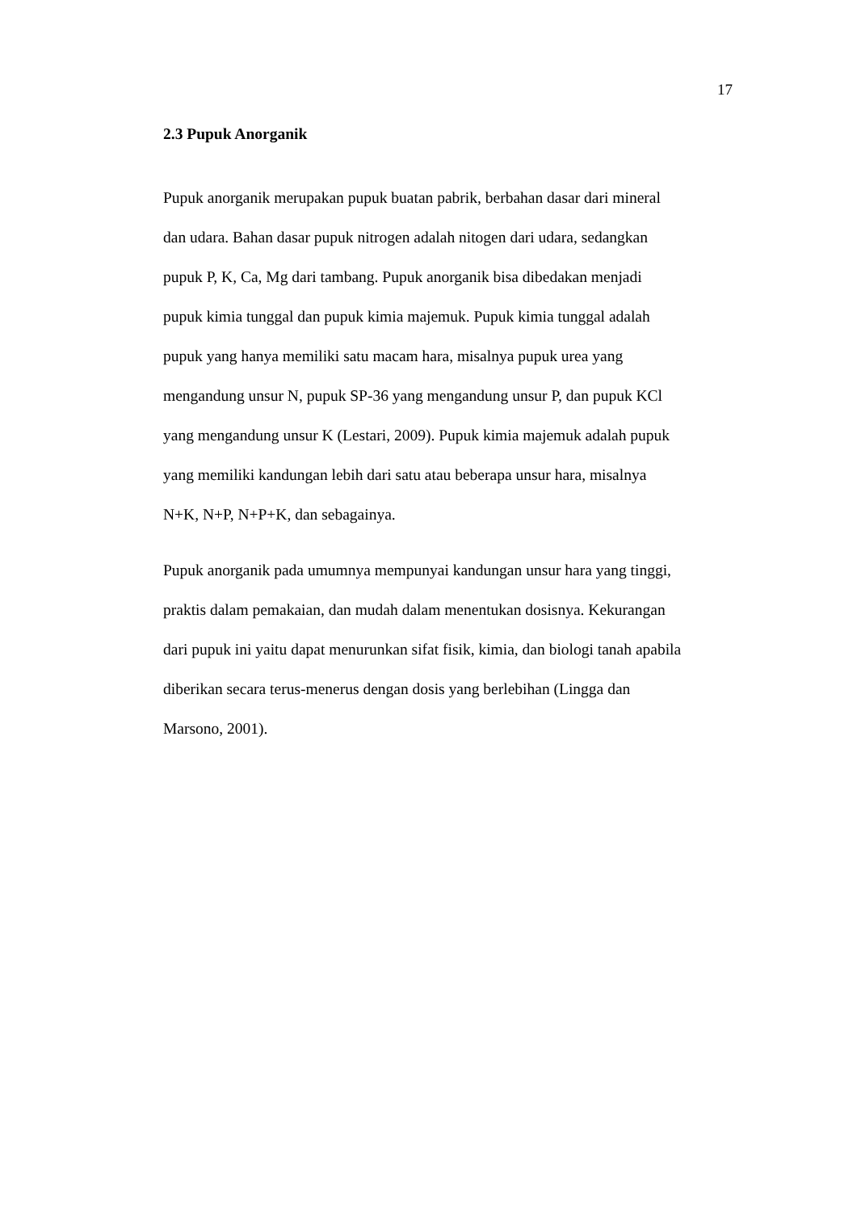17
2.3 Pupuk Anorganik
Pupuk anorganik merupakan pupuk buatan pabrik, berbahan dasar dari mineral
dan udara. Bahan dasar pupuk nitrogen adalah nitogen dari udara, sedangkan
pupuk P, K, Ca, Mg dari tambang. Pupuk anorganik bisa dibedakan menjadi
pupuk kimia tunggal dan pupuk kimia majemuk. Pupuk kimia tunggal adalah
pupuk yang hanya memiliki satu macam hara, misalnya pupuk urea yang
mengandung unsur N, pupuk SP-36 yang mengandung unsur P, dan pupuk KCl
yang mengandung unsur K (Lestari, 2009). Pupuk kimia majemuk adalah pupuk
yang memiliki kandungan lebih dari satu atau beberapa unsur hara, misalnya
N+K, N+P, N+P+K, dan sebagainya.
Pupuk anorganik pada umumnya mempunyai kandungan unsur hara yang tinggi,
praktis dalam pemakaian, dan mudah dalam menentukan dosisnya. Kekurangan
dari pupuk ini yaitu dapat menurunkan sifat fisik, kimia, dan biologi tanah apabila
diberikan secara terus-menerus dengan dosis yang berlebihan (Lingga dan
Marsono, 2001).